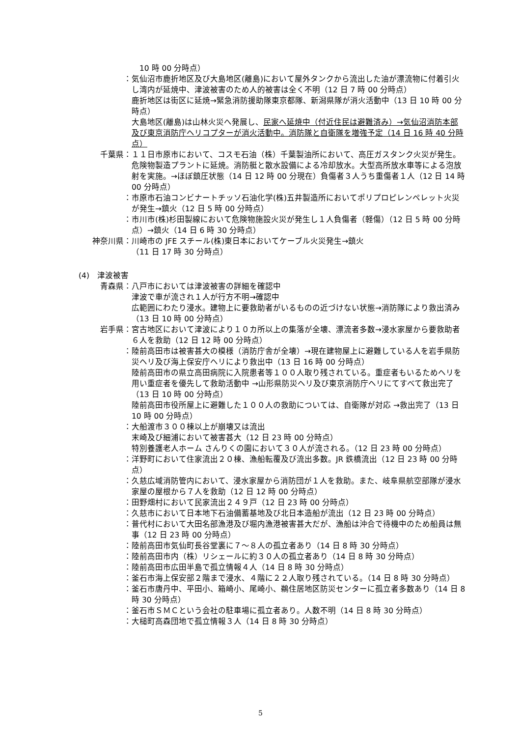10 時 00 分時点）
： 気仙沼市鹿折地区及び大島地区(離島)において屋外タンクから流出した油が漂流物に付着引火し湾内が延焼中、津波被害のため人的被害は全く不明（12 日 7 時 00 分時点）
鹿折地区は街区に延焼→緊急消防援助隊東京都隊、新潟県隊が消火活動中（13 日 10 時 00 分時点）
大島地区(離島)は山林火災へ発展し、民家へ延焼中（付近住民は避難済み）→気仙沼消防本部及び東京消防庁ヘリコプターが消火活動中。消防隊と自衛隊を増強予定（14 日 16 時 40 分時点）
千葉県： １１日市原市において、コスモ石油（株）千葉製油所において、高圧ガスタンク火災が発生。危険物製造プラントに延焼。消防艇と散水設備による冷却放水。大型高所放水車等による泡放射を実施。→ほぼ鎮圧状態（14 日 12 時 00 分現在）負傷者３人うち重傷者１人（12 日 14 時 00 分時点）
： 市原市石油コンビナートチッソ石油化学(株)五井製造所においてポリプロピレンペレット火災が発生→鎮火（12 日 5 時 00 分時点）
： 市川市(株)杉田製線において危険物施設火災が発生し１人負傷者（軽傷）（12 日 5 時 00 分時点）→鎮火（14 日 6 時 30 分時点）
神奈川県： 川崎市の JFE スチール(株)東日本においてケーブル火災発生→鎮火
（11 日 17 時 30 分時点）
(4)　津波被害
青森県： 八戸市においては津波被害の詳細を確認中
津波で車が流され１人が行方不明→確認中
広範囲にわたり浸水。建物上に要救助者がいるものの近づけない状態→消防隊により救出済み（13 日 10 時 00 分時点）
岩手県： 宮古地区において津波により１０カ所以上の集落が全壊、漂流者多数→浸水家屋から要救助者６人を救助（12 日 12 時 00 分時点）
： 陸前高田市は被害甚大の模様（消防庁舎が全壊）→現在建物屋上に避難している人を岩手県防災ヘリ及び海上保安庁ヘリにより救出中（13 日 16 時 00 分時点）
陸前高田市の県立高田病院に入院患者等１００人取り残されている。重症者もいるためヘリを用い重症者を優先して救助活動中 →山形県防災ヘリ及び東京消防庁ヘリにてすべて救出完了（13 日 10 時 00 分時点）
陸前高田市役所屋上に避難した１００人の救助については、自衛隊が対応 →救出完了（13 日 10 時 00 分時点）
： 大船渡市３００棟以上が崩壊又は流出
末崎及び細浦において被害甚大（12 日 23 時 00 分時点）
特別養護老人ホーム さんりくの園において３０人が流される。（12 日 23 時 00 分時点）
： 洋野町において住家流出２０棟、漁船転覆及び流出多数。JR 鉄橋流出（12 日 23 時 00 分時点）
： 久慈広域消防管内において、浸水家屋から消防団が１人を救助。また、岐阜県航空部隊が浸水家屋の屋根から７人を救助（12 日 12 時 00 分時点）
： 田野畑村において民家流出２４９戸（12 日 23 時 00 分時点）
： 久慈市において日本地下石油備蓄基地及び北日本造船が流出（12 日 23 時 00 分時点）
： 普代村において大田名部漁港及び堀内漁港被害甚大だが、漁船は沖合で待機中のため船員は無事（12 日 23 時 00 分時点）
： 陸前高田市気仙町長谷堂裏に７～８人の孤立者あり（14 日 8 時 30 分時点）
： 陸前高田市内（株）リシェールに約３０人の孤立者あり（14 日 8 時 30 分時点）
： 陸前高田市広田半島で孤立情報４人（14 日 8 時 30 分時点）
： 釜石市海上保安部２階まで浸水、４階に２２人取り残されている。（14 日 8 時 30 分時点）
： 釜石市唐丹中、平田小、箱崎小、尾崎小、鵜住居地区防災センターに孤立者多数あり（14 日 8 時 30 分時点）
： 釜石市ＳＭＣという会社の駐車場に孤立者あり。人数不明（14 日 8 時 30 分時点）
： 大槌町高森団地で孤立情報３人（14 日 8 時 30 分時点）
5